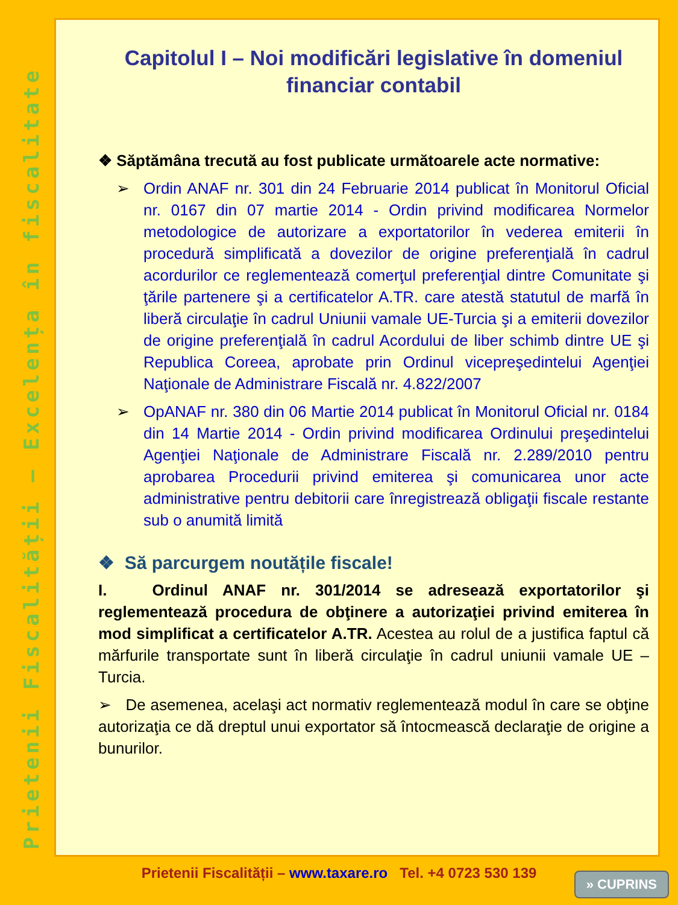Prietenii Fiscalității – Excelența în fiscalitate
Capitolul I – Noi modificări legislative în domeniul financiar contabil
❖ Săptămâna trecută au fost publicate următoarele acte normative:
➢ Ordin ANAF nr. 301 din 24 Februarie 2014 publicat în Monitorul Oficial nr. 0167 din 07 martie 2014 - Ordin privind modificarea Normelor metodologice de autorizare a exportatorilor în vederea emiterii în procedură simplificată a dovezilor de origine preferenţială în cadrul acordurilor ce reglementează comerţul preferenţial dintre Comunitate şi ţările partenere şi a certificatelor A.TR. care atestă statutul de marfă în liberă circulaţie în cadrul Uniunii vamale UE-Turcia şi a emiterii dovezilor de origine preferenţială în cadrul Acordului de liber schimb dintre UE şi Republica Coreea, aprobate prin Ordinul vicepreşedintelui Agenţiei Naţionale de Administrare Fiscală nr. 4.822/2007
➢ OpANAF nr. 380 din 06 Martie 2014 publicat în Monitorul Oficial nr. 0184 din 14 Martie 2014 - Ordin privind modificarea Ordinului preşedintelui Agenţiei Naţionale de Administrare Fiscală nr. 2.289/2010 pentru aprobarea Procedurii privind emiterea şi comunicarea unor acte administrative pentru debitorii care înregistrează obligaţii fiscale restante sub o anumită limită
❖ Să parcurgem noutățile fiscale!
I. Ordinul ANAF nr. 301/2014 se adresează exportatorilor şi reglementează procedura de obţinere a autorizaţiei privind emiterea în mod simplificat a certificatelor A.TR. Acestea au rolul de a justifica faptul că mărfurile transportate sunt în liberă circulaţie în cadrul uniunii vamale UE – Turcia.
➢ De asemenea, acelaşi act normativ reglementează modul în care se obţine autorizaţia ce dă dreptul unui exportator să întocmească declaraţie de origine a bunurilor.
Prietenii Fiscalității – www.taxare.ro Tel. +4 0723 530 139 » CUPRINS